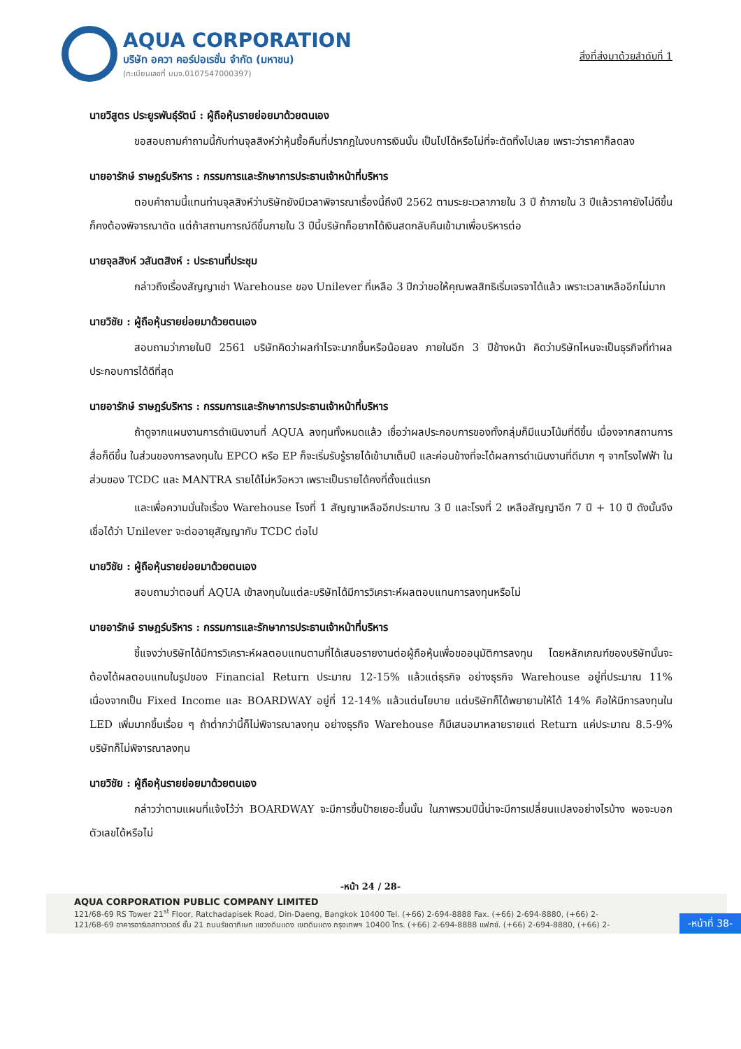AQUA CORPORATION
บริษัท อควา คอร์ปอเรชั่น จำกัด (มหาชน)
(ทะเบียนเลขที่ บมจ.0107547000397)
สิ่งที่ส่งมาด้วยลำดับที่ 1
นายวิสูตร ประยูรพันธุ์รัตน์ : ผู้ถือหุ้นรายย่อยมาด้วยตนเอง
ขอสอบถามคำถามนี้กับท่านจุลสิงห์ว่าหุ้นซื้อคืนที่ปรากฎในงบการเงินนั้น เป็นไปได้หรือไม่ที่จะตัดทิ้งไปเลย เพราะว่าราคาก็ลดลง
นายอารักษ์ ราษฎร์บริหาร : กรรมการและรักษาการประธานเจ้าหน้าที่บริหาร
ตอบคำถามนี้แทนท่านจุลสิงห์ว่าบริษัทยังมีเวลาพิจารณาเรื่องนี้ถึงปี 2562 ตามระยะเวลาภายใน 3 ปี ถ้าภายใน 3 ปีแล้วราคายังไม่ดีขึ้นก็คงต้องพิจารณาตัด แต่ถ้าสถานการณ์ดีขึ้นภายใน 3 ปีนี้บริษัทก็อยากได้เงินสดกลับคืนเข้ามาเพื่อบริหารต่อ
นายจุลสิงห์ วสันตสิงห์ : ประธานที่ประชุม
กล่าวถึงเรื่องสัญญาเช่า Warehouse ของ Unilever ที่เหลือ 3 ปีกว่าขอให้คุณพลสิทธิเริ่มเจรจาได้แล้ว เพราะเวลาเหลืออีกไม่มาก
นายวิชัย : ผู้ถือหุ้นรายย่อยมาด้วยตนเอง
สอบถามว่าภายในปี 2561 บริษัทคิดว่าผลกำไรจะมากขึ้นหรือน้อยลง ภายในอีก 3 ปีข้างหน้า คิดว่าบริษัทไหนจะเป็นธุรกิจที่ทำผลประกอบการได้ดีที่สุด
นายอารักษ์ ราษฎร์บริหาร : กรรมการและรักษาการประธานเจ้าหน้าที่บริหาร
ถ้าดูจากแผนงานการดำเนินงานที่ AQUA ลงทุนทั้งหมดแล้ว เชื่อว่าผลประกอบการของทั้งกลุ่มก็มีแนวโน้มที่ดีขึ้น เนื่องจากสถานการสื่อก็ดีขึ้น ในส่วนของการลงทุนใน EPCO หรือ EP ก็จะเริ่มรับรู้รายได้เข้ามาเต็มปี และค่อนข้างที่จะได้ผลการดำเนินงานที่ดีมาก ๆ จากโรงไฟฟ้า ในส่วนของ TCDC และ MANTRA รายได้ไม่หวือหวา เพราะเป็นรายได้คงที่ตั้งแต่แรก
และเพื่อความมั่นใจเรื่อง Warehouse โรงที่ 1 สัญญาเหลืออีกประมาณ 3 ปี และโรงที่ 2 เหลือสัญญาอีก 7 ปี + 10 ปี ดังนั้นจึงเชื่อได้ว่า Unilever จะต่ออายุสัญญากับ TCDC ต่อไป
นายวิชัย : ผู้ถือหุ้นรายย่อยมาด้วยตนเอง
สอบถามว่าตอนที่ AQUA เข้าลงทุนในแต่ละบริษัทได้มีการวิเคราะห์ผลตอบแทนการลงทุนหรือไม่
นายอารักษ์ ราษฎร์บริหาร : กรรมการและรักษาการประธานเจ้าหน้าที่บริหาร
ชี้แจงว่าบริษัทได้มีการวิเคราะห์ผลตอบแทนตามที่ได้เสนอรายงานต่อผู้ถือหุ้นเพื่อขออนุมัติการลงทุน โดยหลักเกณฑ์ของบริษัทนั้นจะต้องได้ผลตอบแทนในรูปของ Financial Return ประมาณ 12-15% แล้วแต่ธุรกิจ อย่างธุรกิจ Warehouse อยู่ที่ประมาณ 11% เนื่องจากเป็น Fixed Income และ BOARDWAY อยู่ที่ 12-14% แล้วแต่นโยบาย แต่บริษัทก็ได้พยายามให้ได้ 14% คือให้มีการลงทุนใน LED เพิ่มมากขึ้นเรื่อย ๆ ถ้าต่ำกว่านี้ก็ไม่พิจารณาลงทุน อย่างธุรกิจ Warehouse ก็มีเสนอมาหลายรายแต่ Return แค่ประมาณ 8.5-9% บริษัทก็ไม่พิจารณาลงทุน
นายวิชัย : ผู้ถือหุ้นรายย่อยมาด้วยตนเอง
กล่าวว่าตามแผนที่แจ้งไว้ว่า BOARDWAY จะมีการขึ้นป้ายเยอะขึ้นนั้น ในภาพรวมปีนี้น่าจะมีการเปลี่ยนแปลงอย่างไรบ้าง พอจะบอกตัวเลขได้หรือไม่
-หน้า 24 / 28-
AQUA CORPORATION PUBLIC COMPANY LIMITED
121/68-69 RS Tower 21<sup>st</sup> Floor, Ratchadapisek Road, Din-Daeng, Bangkok 10400 Tel. (+66) 2-694-8888 Fax. (+66) 2-694-8880, (+66) 2-
121/68-69 อาคารอาร์เอสทาวเวอร์ ชั้น 21 ถนนรัชดาภิเษก แขวงดินแดง เขตดินแดง กรุงเทพฯ 10400 โทร. (+66) 2-694-8888 แฟกซ์. (+66) 2-694-8880, (+66) 2-
-หน้าที่ 38-